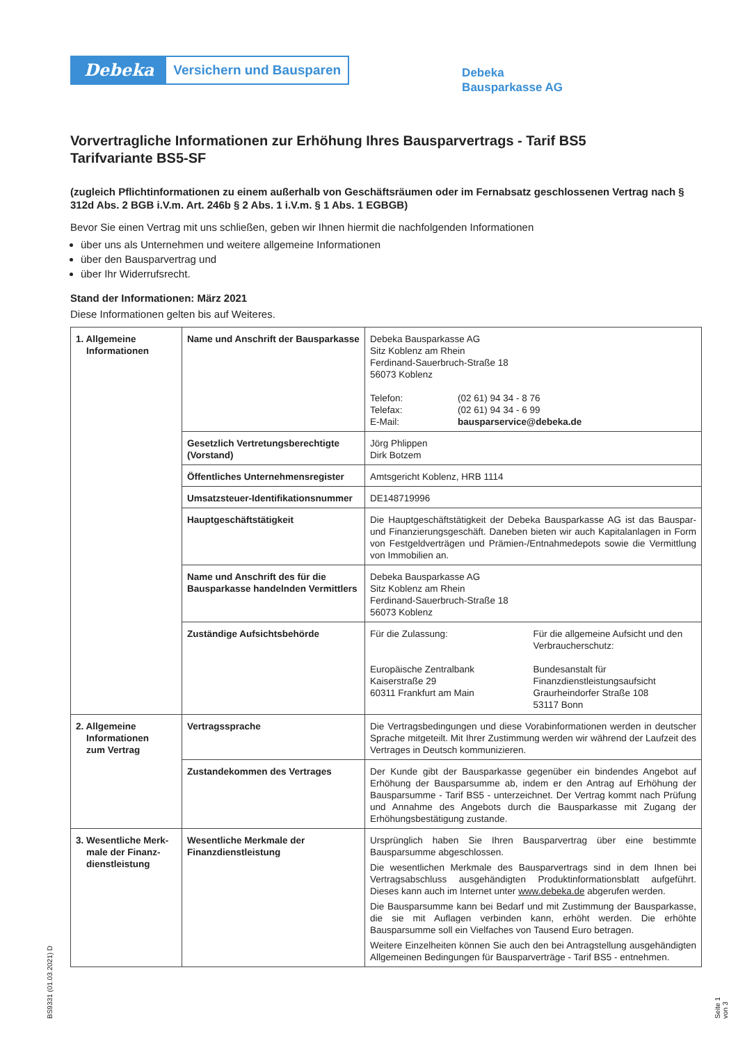Debeka
Versichern und Bausparen
Debeka
Bausparkasse AG
Vorvertragliche Informationen zur Erhöhung Ihres Bausparvertrags - Tarif BS5
Tarifvariante BS5-SF
(zugleich Pflichtinformationen zu einem außerhalb von Geschäftsräumen oder im Fernabsatz geschlossenen Vertrag nach § 312d Abs. 2 BGB i.V.m. Art. 246b § 2 Abs. 1 i.V.m. § 1 Abs. 1 EGBGB)
Bevor Sie einen Vertrag mit uns schließen, geben wir Ihnen hiermit die nachfolgenden Informationen
über uns als Unternehmen und weitere allgemeine Informationen
über den Bausparvertrag und
über Ihr Widerrufsrecht.
Stand der Informationen: März 2021
Diese Informationen gelten bis auf Weiteres.
| 1. Allgemeine Informationen | Name und Anschrift der Bausparkasse | Debeka Bausparkasse AG Sitz Koblenz am Rhein Ferdinand-Sauerbruch-Straße 18 56073 Koblenz Telefon: Telefax: E-Mail: (02 61) 94 34 - 8 76 (02 61) 94 34 - 6 99 bausparservice@debeka.de |
| | Gesetzlich Vertretungsberechtigte (Vorstand) | Jörg Phlippen Dirk Botzem |
| | Öffentliches Unternehmensregister | Amtsgericht Koblenz, HRB 1114 |
| | Umsatzsteuer-Identifikationsnummer | DE148719996 |
| | Hauptgeschäftstätigkeit | Die Hauptgeschäftstätigkeit der Debeka Bausparkasse AG ist das Bauspar- und Finanzierungsgeschäft. Daneben bieten wir auch Kapitalanlagen in Form von Festgeldverträgen und Prämien-/Entnahmedepots sowie die Vermittlung von Immobilien an. |
| | Name und Anschrift des für die Bausparkasse handelnden Vermittlers | Debeka Bausparkasse AG Sitz Koblenz am Rhein Ferdinand-Sauerbruch-Straße 18 56073 Koblenz |
| | Zuständige Aufsichtsbehörde | Für die Zulassung: Europäische Zentralbank Kaiserstraße 29 60311 Frankfurt am Main Für die allgemeine Aufsicht und den Verbraucherschutz: Bundesanstalt für Finanzdienstleistungsaufsicht Graurheindorfer Straße 108 53117 Bonn |
| 2. Allgemeine Informationen zum Vertrag | Vertragssprache | Die Vertragsbedingungen und diese Vorabinformationen werden in deutscher Sprache mitgeteilt. Mit Ihrer Zustimmung werden wir während der Laufzeit des Vertrages in Deutsch kommunizieren. |
| | Zustandekommen des Vertrages | Der Kunde gibt der Bausparkasse gegenüber ein bindendes Angebot auf Erhöhung der Bausparsumme ab, indem er den Antrag auf Erhöhung der Bausparsumme - Tarif BS5 - unterzeichnet. Der Vertrag kommt nach Prüfung und Annahme des Angebots durch die Bausparkasse mit Zugang der Erhöhungsbestätigung zustande. |
| 3. Wesentliche Merk- male der Finanz- dienstleistung | Wesentliche Merkmale der Finanzdienstleistung | Ursprünglich haben Sie Ihren Bausparvertrag über eine bestimmte Bausparsumme abgeschlossen. Die wesentlichen Merkmale des Bausparvertrags sind in dem Ihnen bei Vertragsabschluss ausgehändigten Produktinformationsblatt aufgeführt. Dieses kann auch im Internet unter www.debeka.de abgerufen werden. Die Bausparsumme kann bei Bedarf und mit Zustimmung der Bausparkasse, die sie mit Auflagen verbinden kann, erhöht werden. Die erhöhte Bausparsumme soll ein Vielfaches von Tausend Euro betragen. Weitere Einzelheiten können Sie auch den bei Antragstellung ausgehändigten Allgemeinen Bedingungen für Bausparverträge - Tarif BS5 - entnehmen. |
BS9331 (01.03.2021) D Seite 1 von 3